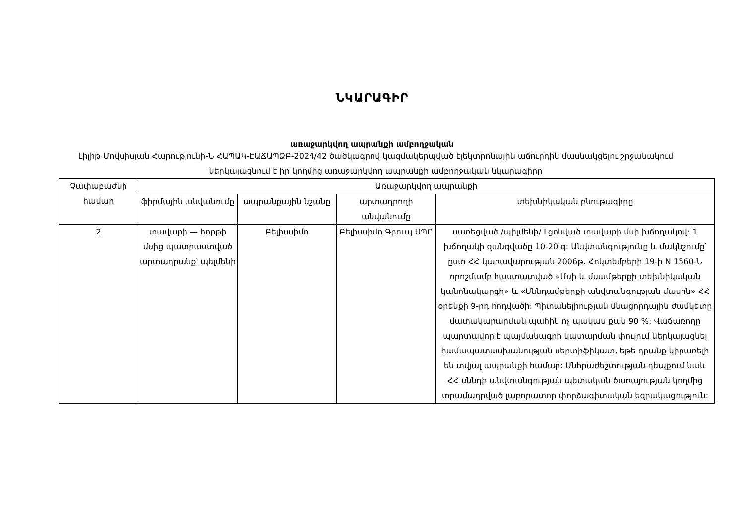ՆԿԱՐԱԳԻՐ
առաջարկվող ապրանքի ամբողջական
Լիլիթ Մովսիսյան Հարությունի-Ն ՀԱՊԱԿ-ԷԱՃԱՊՁԲ-2024/42 ծածկագրով կազմակերպված էլեկտրոնային աճուրդին մասնակցելու շրջանակում ներկայացնում է իր կողմից առաջարկվող ապրանքի ամբողջական նկարագիրը
| Չափաբաժնի համար | Առաջարկվող ապրանքի | | | |
| --- | --- | --- | --- | --- |
| | ֆիրմային անվանումը | ապրանքային նշանը | արտադրողի անվանումը | տեխնիկական բնութագիրը |
| 2 | տավարի — հորթի մսից պատրաստված արտադրանք՝ պելմենի | Բելիսսիմո | Բելիսսիմո Գրուպ ՍՊԸ | սառեցված /պիլմենի/ Լցոնված տավարի մսի խճողակով: 1 խճողակի զանգվածը 10-20 գ: Անվտանգությունը և մակնշումը՝ ըստ ՀՀ կառավարության 2006թ. Հոկտեմբերի 19-ի N 1560-Ն որոշմամբ հաստատված «Մսի և մսամթերքի տեխնիկական կանոնակարգի» և «Սննդամթերքի անվտանգության մասին» ՀՀ օրենքի 9-րդ հոդվածի: Պիտանելիության մնացորդային ժամկետը մատակարարման պահին ոչ պակաս քան 90 %: Վաճառողը պարտավոր է պայմանագրի կատարման փուլում ներկայացնել համապատասխանության սերտիֆիկատ, եթե դրանք կիրառելի են տվյալ ապրանքի համար: Անհրաժեշտության դեպքում նաև ՀՀ սննդի անվտանգության պետական ծառայության կողմից տրամադրված լաբորատոր փորձագիտական եզրակացություն: |